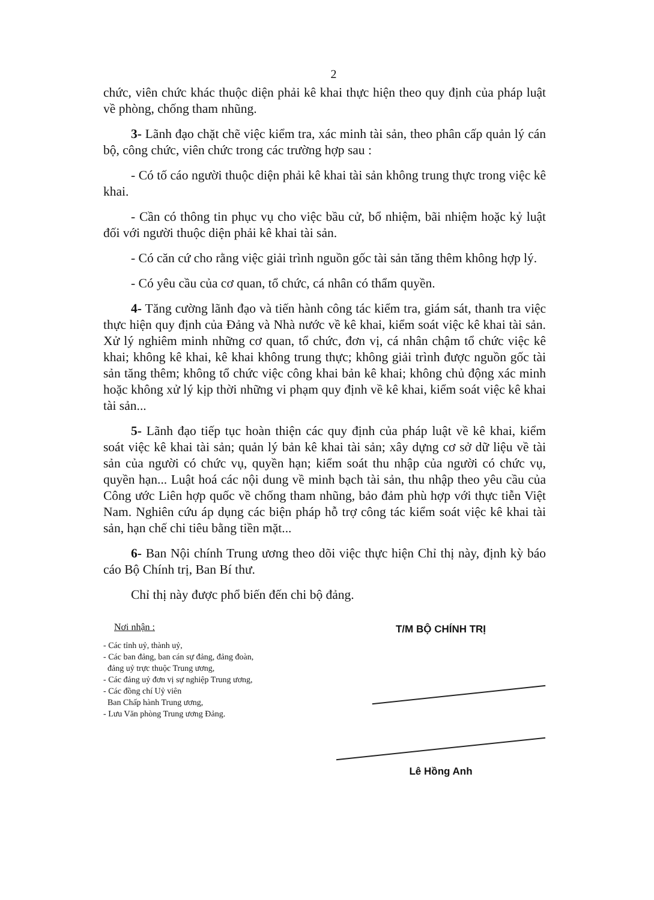2
chức, viên chức khác thuộc diện phải kê khai thực hiện theo quy định của pháp luật về phòng, chống tham nhũng.
3- Lãnh đạo chặt chẽ việc kiểm tra, xác minh tài sản, theo phân cấp quản lý cán bộ, công chức, viên chức trong các trường hợp sau :
- Có tố cáo người thuộc diện phải kê khai tài sản không trung thực trong việc kê khai.
- Cần có thông tin phục vụ cho việc bầu cử, bổ nhiệm, bãi nhiệm hoặc kỷ luật đối với người thuộc diện phải kê khai tài sản.
- Có căn cứ cho rằng việc giải trình nguồn gốc tài sản tăng thêm không hợp lý.
- Có yêu cầu của cơ quan, tổ chức, cá nhân có thẩm quyền.
4- Tăng cường lãnh đạo và tiến hành công tác kiểm tra, giám sát, thanh tra việc thực hiện quy định của Đảng và Nhà nước về kê khai, kiểm soát việc kê khai tài sản. Xử lý nghiêm minh những cơ quan, tổ chức, đơn vị, cá nhân chậm tổ chức việc kê khai; không kê khai, kê khai không trung thực; không giải trình được nguồn gốc tài sản tăng thêm; không tổ chức việc công khai bản kê khai; không chủ động xác minh hoặc không xử lý kịp thời những vi phạm quy định về kê khai, kiểm soát việc kê khai tài sản...
5- Lãnh đạo tiếp tục hoàn thiện các quy định của pháp luật về kê khai, kiểm soát việc kê khai tài sản; quản lý bản kê khai tài sản; xây dựng cơ sở dữ liệu về tài sản của người có chức vụ, quyền hạn; kiểm soát thu nhập của người có chức vụ, quyền hạn... Luật hoá các nội dung về minh bạch tài sản, thu nhập theo yêu cầu của Công ước Liên hợp quốc về chống tham nhũng, bảo đảm phù hợp với thực tiễn Việt Nam. Nghiên cứu áp dụng các biện pháp hỗ trợ công tác kiểm soát việc kê khai tài sản, hạn chế chi tiêu bằng tiền mặt...
6- Ban Nội chính Trung ương theo dõi việc thực hiện Chỉ thị này, định kỳ báo cáo Bộ Chính trị, Ban Bí thư.
Chỉ thị này được phổ biến đến chi bộ đảng.
Nơi nhận :
- Các tỉnh uỷ, thành uỷ,
- Các ban đảng, ban cán sự đảng, đảng đoàn,
đảng uỷ trực thuộc Trung ương,
- Các đảng uỷ đơn vị sự nghiệp Trung ương,
- Các đồng chí Uỷ viên
Ban Chấp hành Trung ương,
- Lưu Văn phòng Trung ương Đảng.
T/M BỘ CHÍNH TRỊ
Lê Hồng Anh